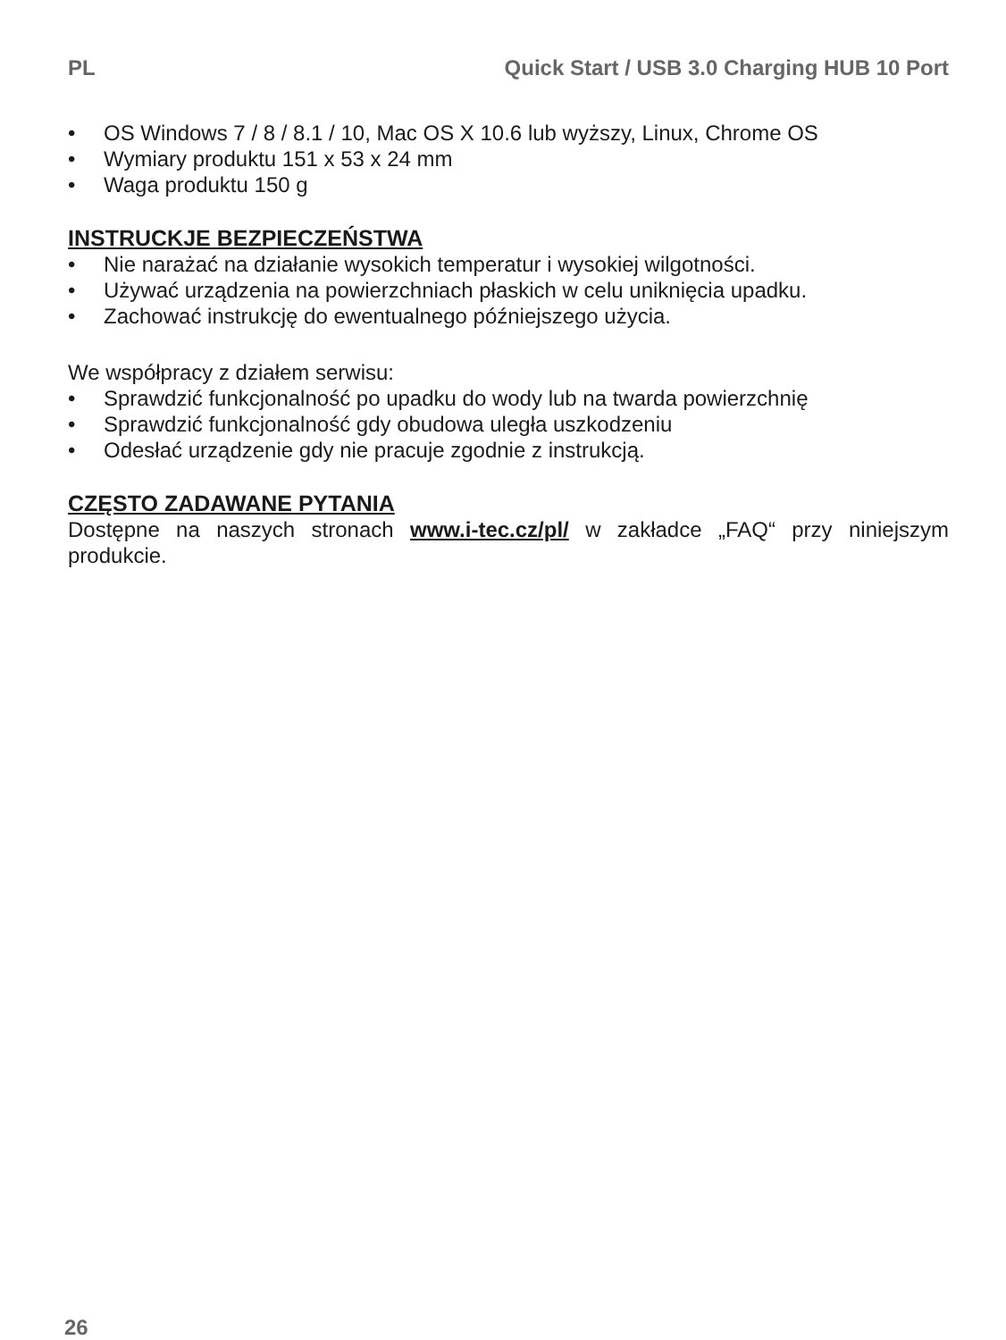PL Quick Start / USB 3.0 Charging HUB 10 Port
• OS Windows 7 / 8 / 8.1 / 10, Mac OS X 10.6 lub wyższy, Linux, Chrome OS
• Wymiary produktu 151 x 53 x 24 mm
• Waga produktu 150 g
INSTRUCKJE BEZPIECZEŃSTWA
• Nie narażać na działanie wysokich temperatur i wysokiej wilgotności.
• Używać urządzenia na powierzchniach płaskich w celu uniknięcia upadku.
• Zachować instrukcję do ewentualnego późniejszego użycia.
We współpracy z działem serwisu:
• Sprawdzić funkcjonalność po upadku do wody lub na twarda powierzchnię
• Sprawdzić funkcjonalność gdy obudowa uległa uszkodzeniu
• Odesłać urządzenie gdy nie pracuje zgodnie z instrukcją.
CZĘSTO ZADAWANE PYTANIA
Dostępne na naszych stronach www.i-tec.cz/pl/ w zakładce „FAQ“ przy niniejszym produkcie.
26